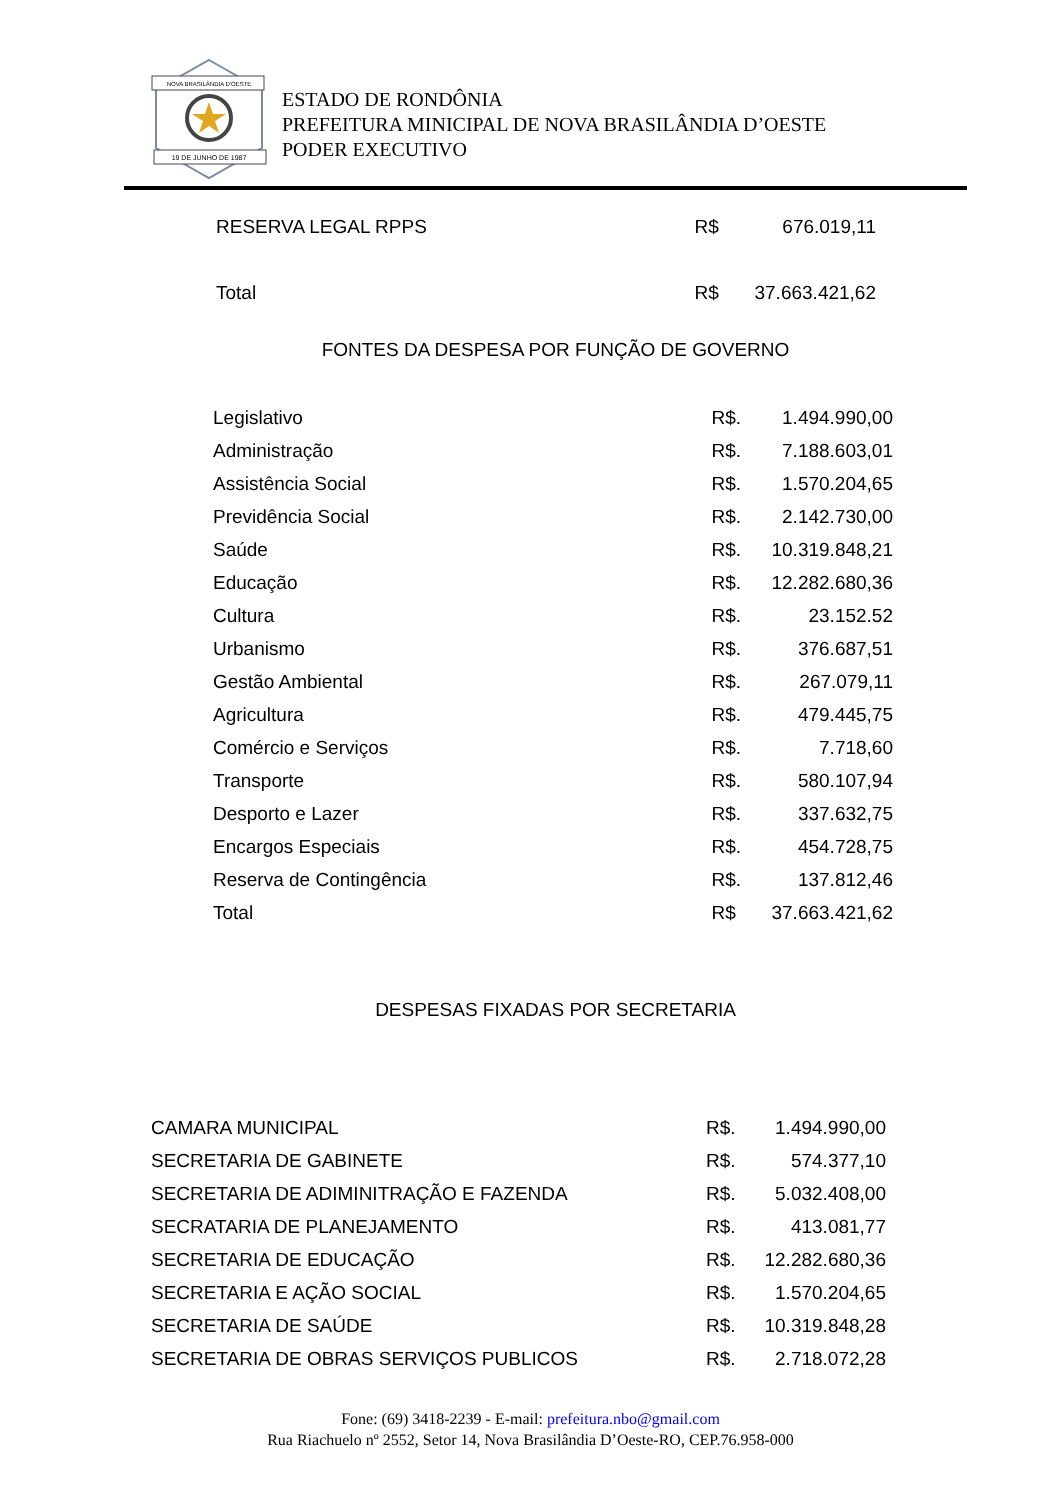NOVA BRASILÂNDIA D'OESTE
19 DE JUNHO DE 1987
ESTADO DE RONDÔNIA
PREFEITURA MINICIPAL DE NOVA BRASILÂNDIA D’OESTE
PODER EXECUTIVO
| RESERVA LEGAL RPPS | R$ | 676.019,11 |
| Total | R$ | 37.663.421,62 |
FONTES DA DESPESA POR FUNÇÃO DE GOVERNO
| Legislativo | R$. | 1.494.990,00 |
| Administração | R$. | 7.188.603,01 |
| Assistência Social | R$. | 1.570.204,65 |
| Previdência Social | R$. | 2.142.730,00 |
| Saúde | R$. | 10.319.848,21 |
| Educação | R$. | 12.282.680,36 |
| Cultura | R$. | 23.152.52 |
| Urbanismo | R$. | 376.687,51 |
| Gestão Ambiental | R$. | 267.079,11 |
| Agricultura | R$. | 479.445,75 |
| Comércio e Serviços | R$. | 7.718,60 |
| Transporte | R$. | 580.107,94 |
| Desporto e Lazer | R$. | 337.632,75 |
| Encargos Especiais | R$. | 454.728,75 |
| Reserva de Contingência | R$. | 137.812,46 |
| Total | R$ | 37.663.421,62 |
DESPESAS FIXADAS POR SECRETARIA
| CAMARA MUNICIPAL | R$. | 1.494.990,00 |
| SECRETARIA DE GABINETE | R$. | 574.377,10 |
| SECRETARIA DE ADIMINITRAÇÃO E FAZENDA | R$. | 5.032.408,00 |
| SECRATARIA DE PLANEJAMENTO | R$. | 413.081,77 |
| SECRETARIA DE EDUCAÇÃO | R$. | 12.282.680,36 |
| SECRETARIA E AÇÃO SOCIAL | R$. | 1.570.204,65 |
| SECRETARIA DE SAÚDE | R$. | 10.319.848,28 |
| SECRETARIA DE OBRAS SERVIÇOS PUBLICOS | R$. | 2.718.072,28 |
Fone: (69) 3418-2239 - E-mail: prefeitura.nbo@gmail.com
Rua Riachuelo nº 2552, Setor 14, Nova Brasilândia D’Oeste-RO, CEP.76.958-000